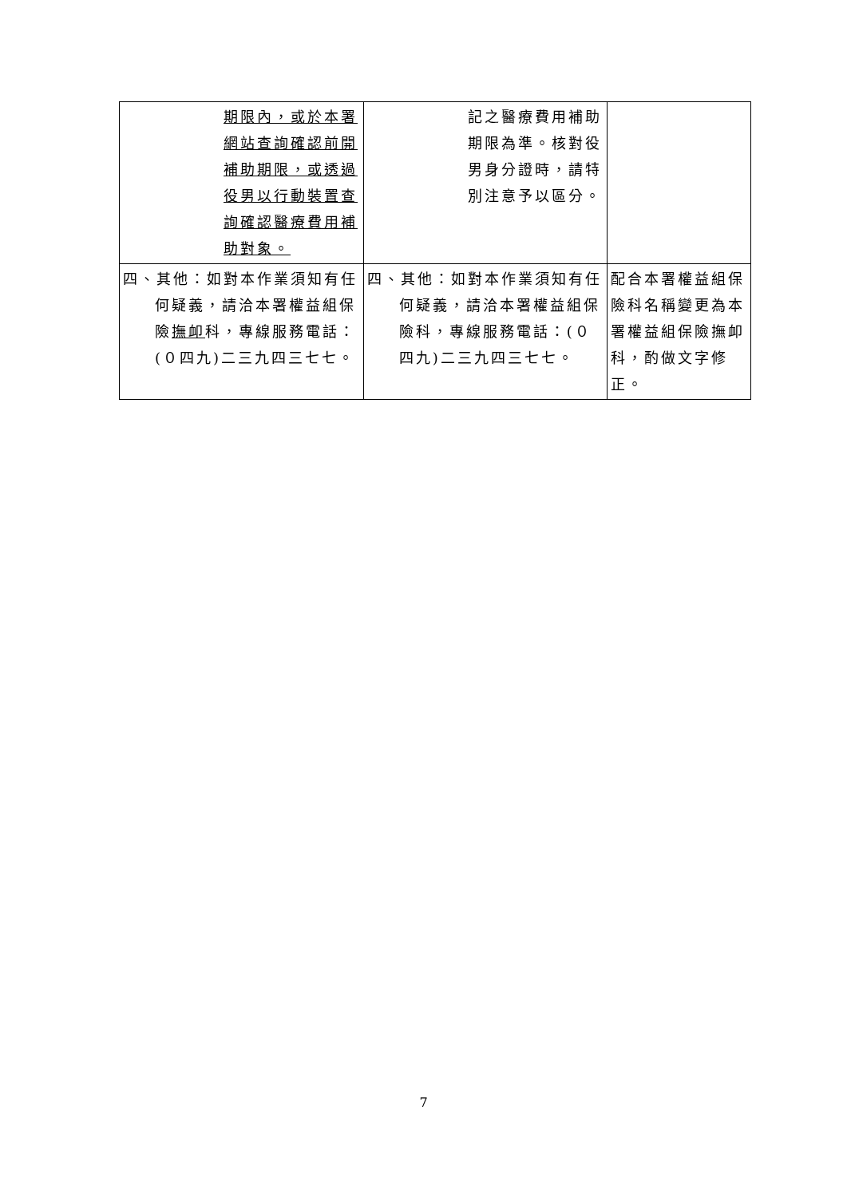| 期限內，或於本署網站查詢確認前開補助期限，或透過役男以行動裝置查詢確認醫療費用補助對象。 | 記之醫療費用補助期限為準。核對役男身分證時，請特別注意予以區分。 | |
| 四、其他：如對本作業須知有任何疑義，請洽本署權益組保險 撫卹 科，專線服務電話：(０四九)二三九四三七七。 | 四、其他：如對本作業須知有任何疑義，請洽本署權益組保險科，專線服務電話：(０四九)二三九四三七七。 | 配合本署權益組保險科名稱變更為本署權益組保險撫卹科，酌做文字修正。 |
7